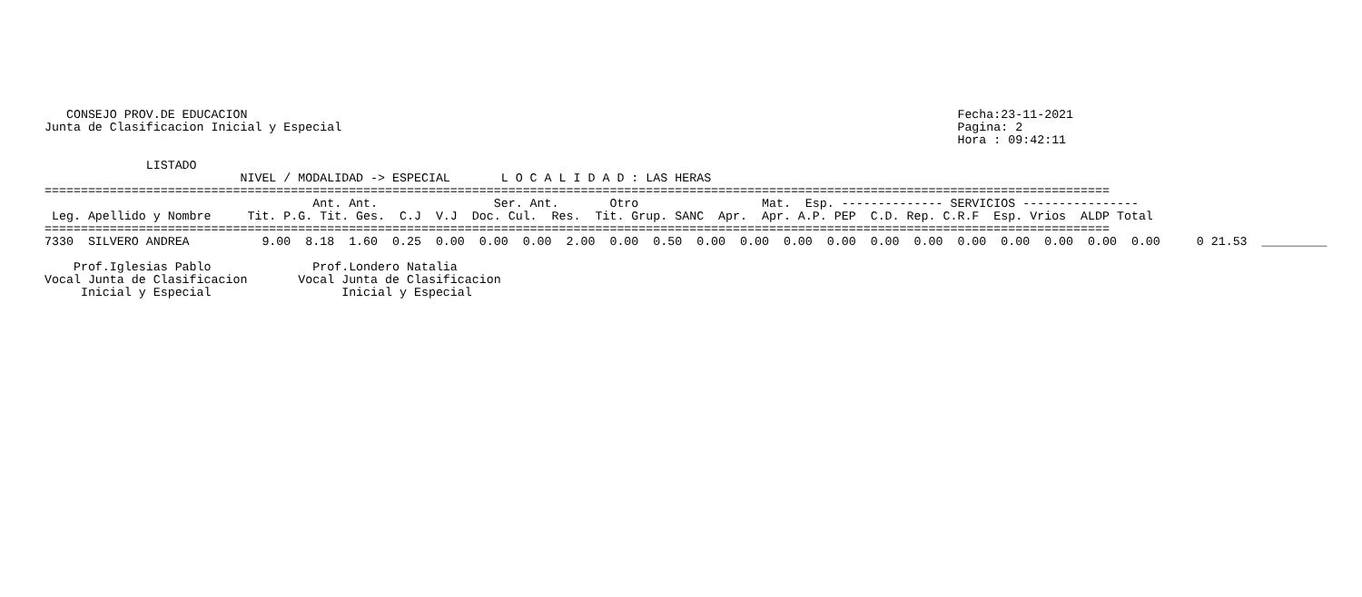CONSEJO PROV.DE EDUCACION                                                                                                  Fecha:23-11-2021
Junta de Clasificacion Inicial y Especial                                                                                     Pagina: 2
                                                                                                                              Hora : 09:42:11

              LISTADO
                           NIVEL / MODALIDAD -> ESPECIAL       L O C A L I D A D : LAS HERAS
===================================================================================================================================================
                                     Ant. Ant.                Ser. Ant.       Otro                 Mat.  Esp. -------------- SERVICIOS ----------------
 Leg. Apellido y Nombre     Tit. P.G. Tit. Ges.  C.J  V.J  Doc. Cul.  Res.  Tit. Grup. SANC  Apr.  Apr. A.P. PEP  C.D. Rep. C.R.F  Esp. Vrios  ALDP Total
===================================================================================================================================================
7330  SILVERO ANDREA          9.00  8.18  1.60  0.25  0.00  0.00  0.00  2.00  0.00  0.50  0.00  0.00  0.00  0.00  0.00  0.00  0.00  0.00  0.00  0.00  0.00     0 21.53  _________

    Prof.Iglesias Pablo              Prof.Londero Natalia
Vocal Junta de Clasificacion       Vocal Junta de Clasificacion
     Inicial y Especial                  Inicial y Especial